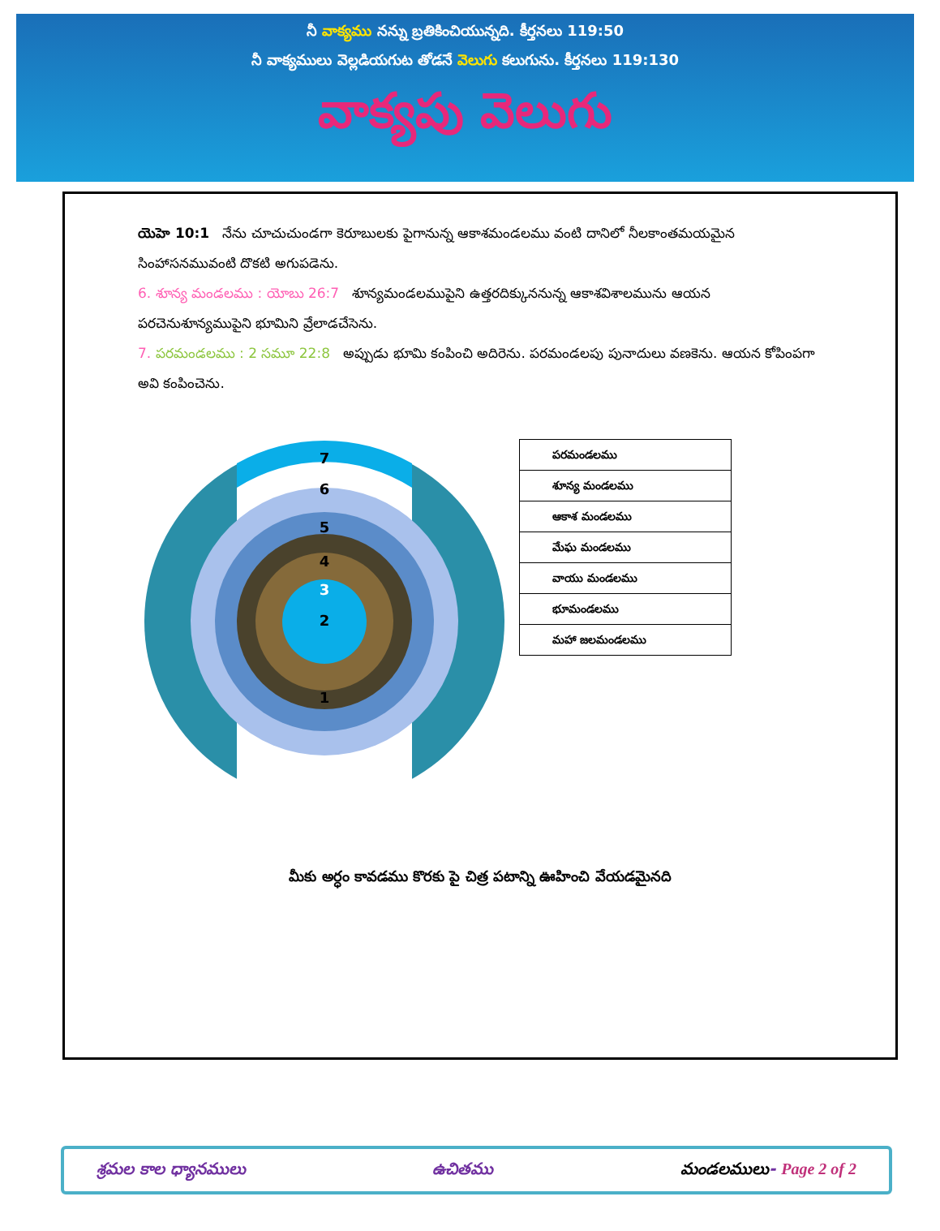నీ వాక్యము నన్ను బ్రతికించియున్నది. కీర్తనలు 119:50
నీ వాక్యములు వెల్లడియగుట తోడనే వెలుగు కలుగును. కీర్తనలు 119:130
వాక్యపు వెలుగు
యెహె 10:1 నేను చూచుచుండగా కెరూబులకు పైగానున్న ఆకాశమండలము వంటి దానిలో నీలకాంతమయమైన సింహాసనమువంటి దొకటి అగుపడెను.
6. శూన్య మండలము : యోబు 26:7 శూన్యమండలముపైని ఉత్తరదిక్కుననున్న ఆకాశవిశాలమును ఆయన పరచెనుశూన్యముపైని భూమిని వ్రేలాడచేసెను.
7. పరమండలము : 2 సమూ 22:8 అప్పుడు భూమి కంపించి అదిరెను. పరమండలపు పునాదులు వణకెను. ఆయన కోపింపగా అవి కంపించెను.
7
6
5
4
3
2
1
| పరమండలము |
| శూన్య మండలము |
| ఆకాశ మండలము |
| మేఘ మండలము |
| వాయు మండలము |
| భూమండలము |
| మహా జలమండలము |
మీకు అర్ధం కావడము కొరకు పై చిత్ర పటాన్ని ఊహించి వేయడమైనది
శ్రమల కాల ధ్యానములు ఉచితము మండలములు- Page 2 of 2